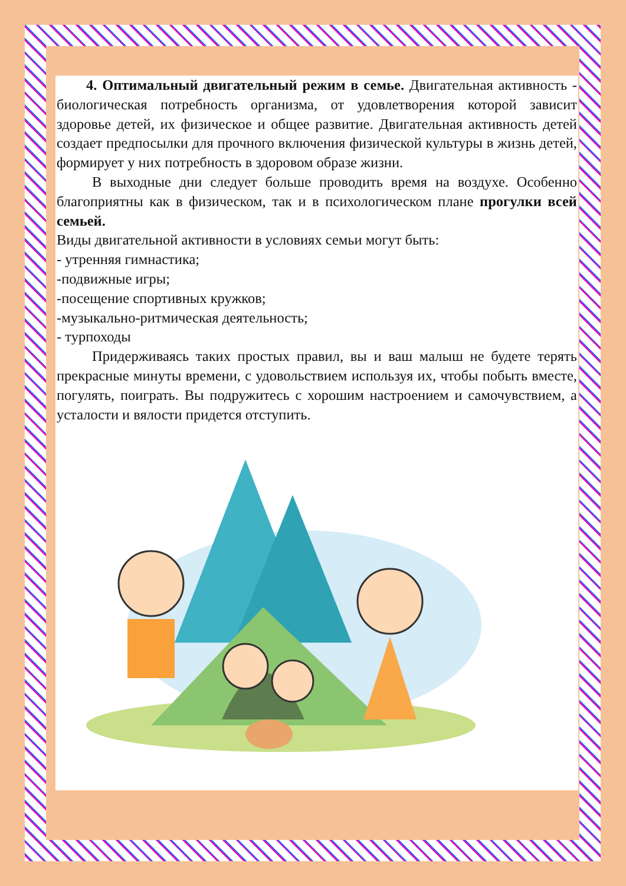4. Оптимальный двигательный режим в семье. Двигательная активность - биологическая потребность организма, от удовлетворения которой зависит здоровье детей, их физическое и общее развитие. Двигательная активность детей создает предпосылки для прочного включения физической культуры в жизнь детей, формирует у них потребность в здоровом образе жизни.
В выходные дни следует больше проводить время на воздухе. Особенно благоприятны как в физическом, так и в психологическом плане прогулки всей семьей.
Виды двигательной активности в условиях семьи могут быть:
- утренняя гимнастика;
-подвижные игры;
-посещение спортивных кружков;
-музыкально-ритмическая деятельность;
- турпоходы
Придерживаясь таких простых правил, вы и ваш малыш не будете терять прекрасные минуты времени, с удовольствием используя их, чтобы побыть вместе, погулять, поиграть. Вы подружитесь с хорошим настроением и самочувствием, а усталости и вялости придется отступить.